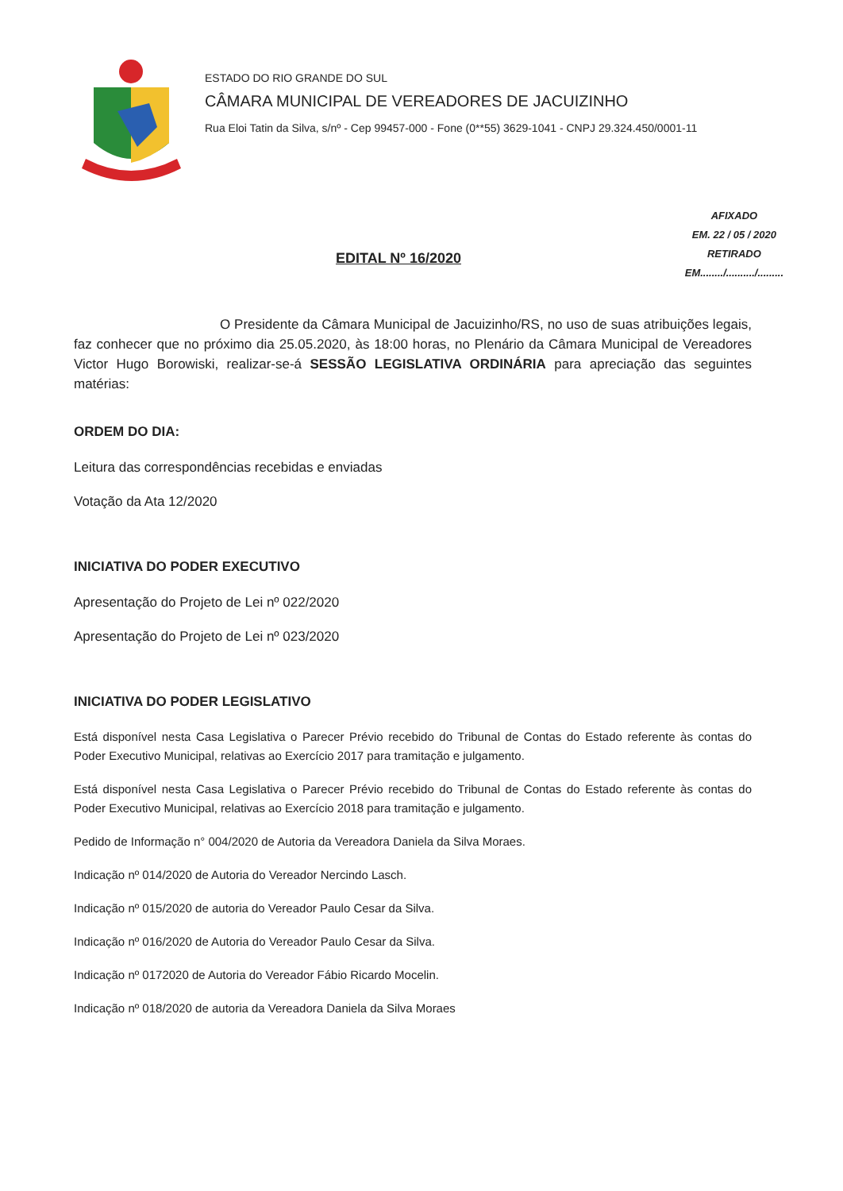ESTADO DO RIO GRANDE DO SUL
CÂMARA MUNICIPAL DE VEREADORES DE JACUIZINHO
Rua Eloi Tatin da Silva, s/nº - Cep 99457-000 - Fone (0**55) 3629-1041 - CNPJ 29.324.450/0001-11
EDITAL Nº 16/2020
AFIXADO
EM. 22 / 05 / 2020
RETIRADO
EM......../........../.........
O Presidente da Câmara Municipal de Jacuizinho/RS, no uso de suas atribuições legais, faz conhecer que no próximo dia 25.05.2020, às 18:00 horas, no Plenário da Câmara Municipal de Vereadores Victor Hugo Borowiski, realizar-se-á SESSÃO LEGISLATIVA ORDINÁRIA para apreciação das seguintes matérias:
ORDEM DO DIA:
Leitura das correspondências recebidas e enviadas
Votação da Ata 12/2020
INICIATIVA DO PODER EXECUTIVO
Apresentação do Projeto de Lei nº 022/2020
Apresentação do Projeto de Lei nº 023/2020
INICIATIVA DO PODER LEGISLATIVO
Está disponível nesta Casa Legislativa o Parecer Prévio recebido do Tribunal de Contas do Estado referente às contas do Poder Executivo Municipal, relativas ao Exercício 2017 para tramitação e julgamento.
Está disponível nesta Casa Legislativa o Parecer Prévio recebido do Tribunal de Contas do Estado referente às contas do Poder Executivo Municipal, relativas ao Exercício 2018 para tramitação e julgamento.
Pedido de Informação n° 004/2020 de Autoria da Vereadora Daniela da Silva Moraes.
Indicação nº 014/2020 de Autoria do Vereador Nercindo Lasch.
Indicação nº 015/2020 de autoria do Vereador Paulo Cesar da Silva.
Indicação nº 016/2020 de Autoria do Vereador Paulo Cesar da Silva.
Indicação nº 0172020 de Autoria do Vereador Fábio Ricardo Mocelin.
Indicação nº 018/2020 de autoria da Vereadora Daniela da Silva Moraes